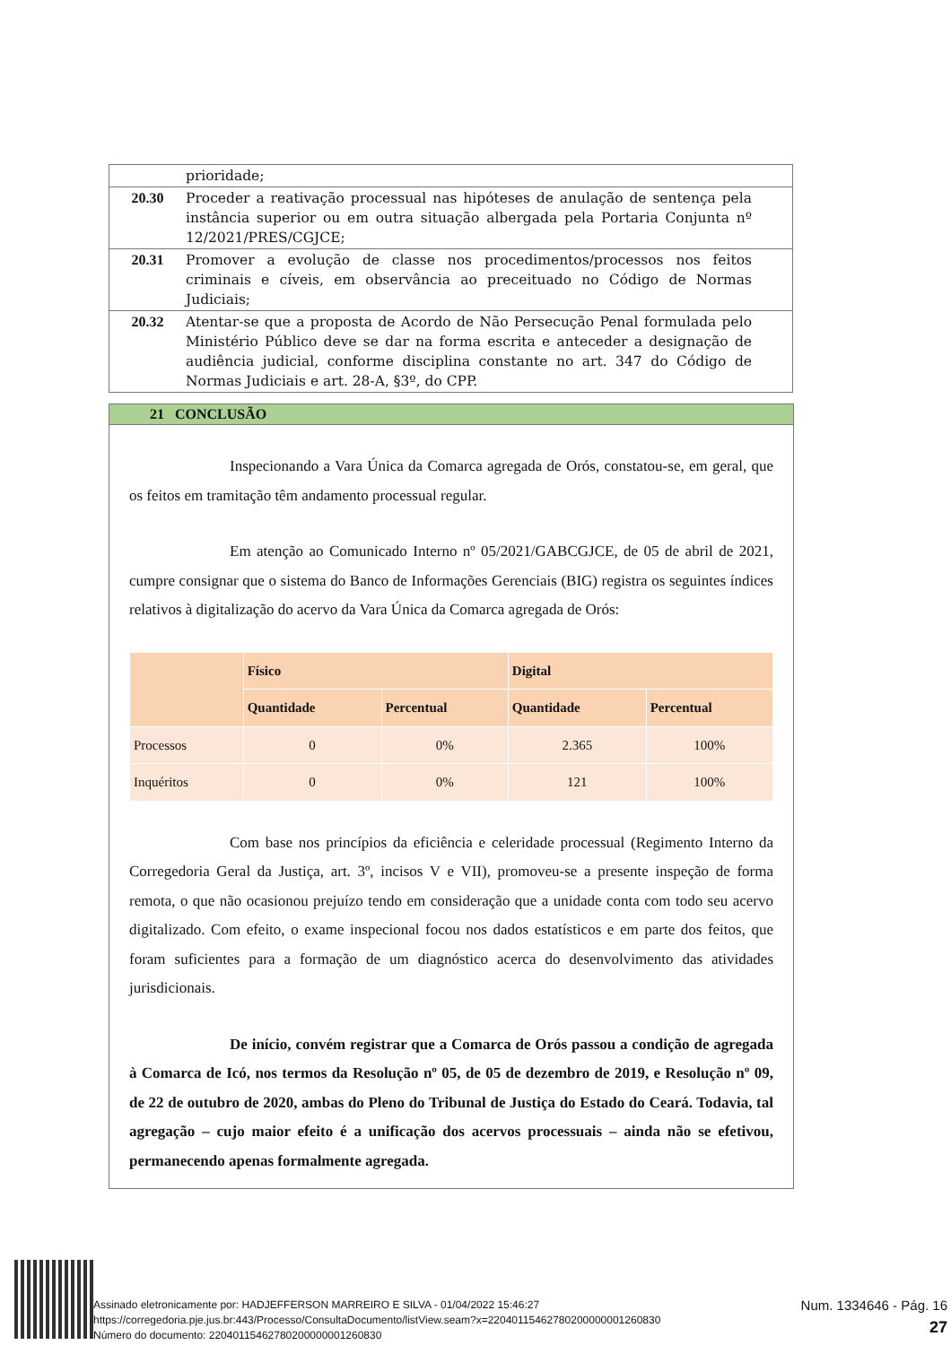| | prioridade; |
| 20.30 | Proceder a reativação processual nas hipóteses de anulação de sentença pela instância superior ou em outra situação albergada pela Portaria Conjunta nº 12/2021/PRES/CGJCE; |
| 20.31 | Promover a evolução de classe nos procedimentos/processos nos feitos criminais e cíveis, em observância ao preceituado no Código de Normas Judiciais; |
| 20.32 | Atentar-se que a proposta de Acordo de Não Persecução Penal formulada pelo Ministério Público deve se dar na forma escrita e anteceder a designação de audiência judicial, conforme disciplina constante no art. 347 do Código de Normas Judiciais e art. 28-A, §3º, do CPP. |
21 CONCLUSÃO
Inspecionando a Vara Única da Comarca agregada de Orós, constatou-se, em geral, que os feitos em tramitação têm andamento processual regular.
Em atenção ao Comunicado Interno nº 05/2021/GABCGJCE, de 05 de abril de 2021, cumpre consignar que o sistema do Banco de Informações Gerenciais (BIG) registra os seguintes índices relativos à digitalização do acervo da Vara Única da Comarca agregada de Orós:
| | Físico | | Digital | |
| --- | --- | --- | --- | --- |
| | Quantidade | Percentual | Quantidade | Percentual |
| Processos | 0 | 0% | 2.365 | 100% |
| Inquéritos | 0 | 0% | 121 | 100% |
Com base nos princípios da eficiência e celeridade processual (Regimento Interno da Corregedoria Geral da Justiça, art. 3º, incisos V e VII), promoveu-se a presente inspeção de forma remota, o que não ocasionou prejuízo tendo em consideração que a unidade conta com todo seu acervo digitalizado. Com efeito, o exame inspecional focou nos dados estatísticos e em parte dos feitos, que foram suficientes para a formação de um diagnóstico acerca do desenvolvimento das atividades jurisdicionais.
De início, convém registrar que a Comarca de Orós passou a condição de agregada à Comarca de Icó, nos termos da Resolução nº 05, de 05 de dezembro de 2019, e Resolução nº 09, de 22 de outubro de 2020, ambas do Pleno do Tribunal de Justiça do Estado do Ceará. Todavia, tal agregação – cujo maior efeito é a unificação dos acervos processuais – ainda não se efetivou, permanecendo apenas formalmente agregada.
Assinado eletronicamente por: HADJEFFERSON MARREIRO E SILVA - 01/04/2022 15:46:27
https://corregedoria.pje.jus.br:443/Processo/ConsultaDocumento/listView.seam?x=22040115462780200000001260830
Número do documento: 22040115462780200000001260830
Num. 1334646 - Pág. 16
27